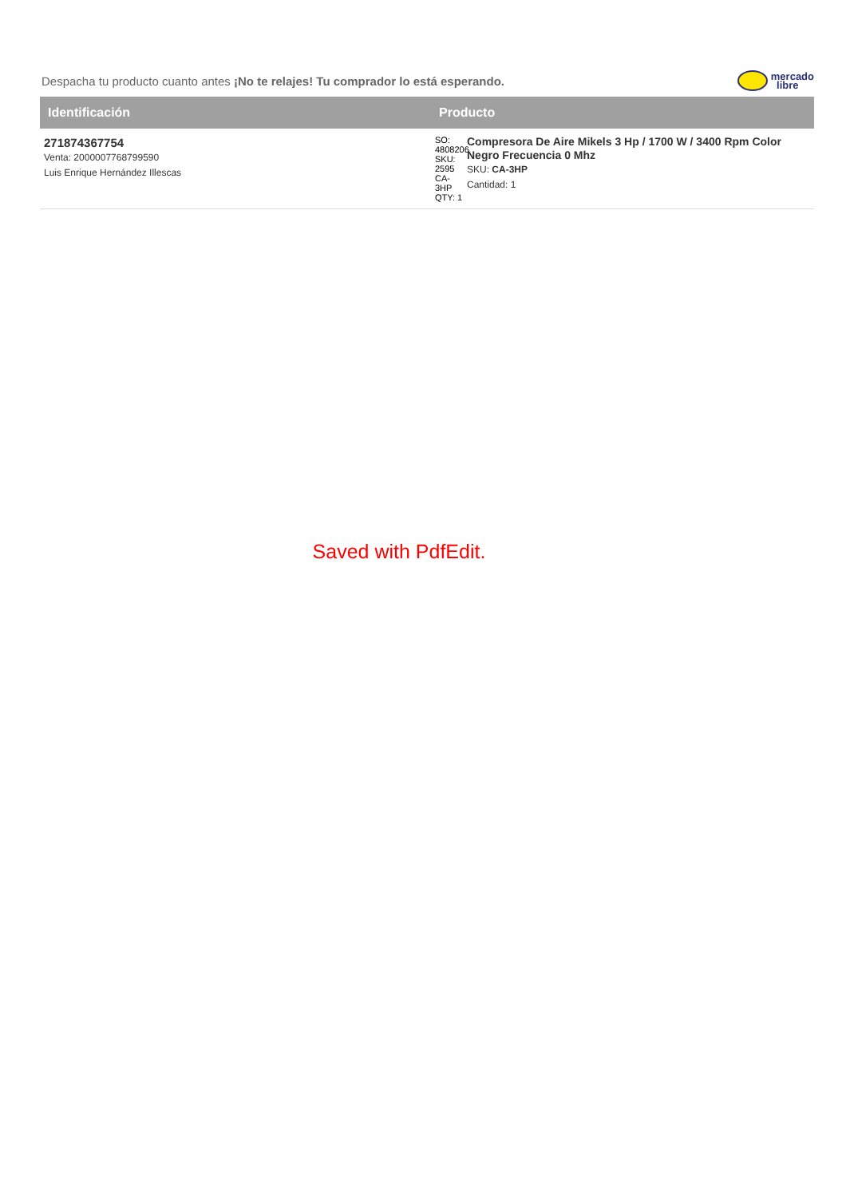Despacha tu producto cuanto antes ¡No te relajes! Tu comprador lo está esperando.
mercado
libre
| Identificación | Producto |
| --- | --- |
| 271874367754 Venta: 2000007768799590 Luis Enrique Hernández Illescas | SO: 4808206 SKU: 2595 CA-3HP QTY: 1 Compresora De Aire Mikels 3 Hp / 1700 W / 3400 Rpm Color Negro Frecuencia 0 Mhz SKU: CA-3HP Cantidad: 1 |
Saved with PdfEdit.